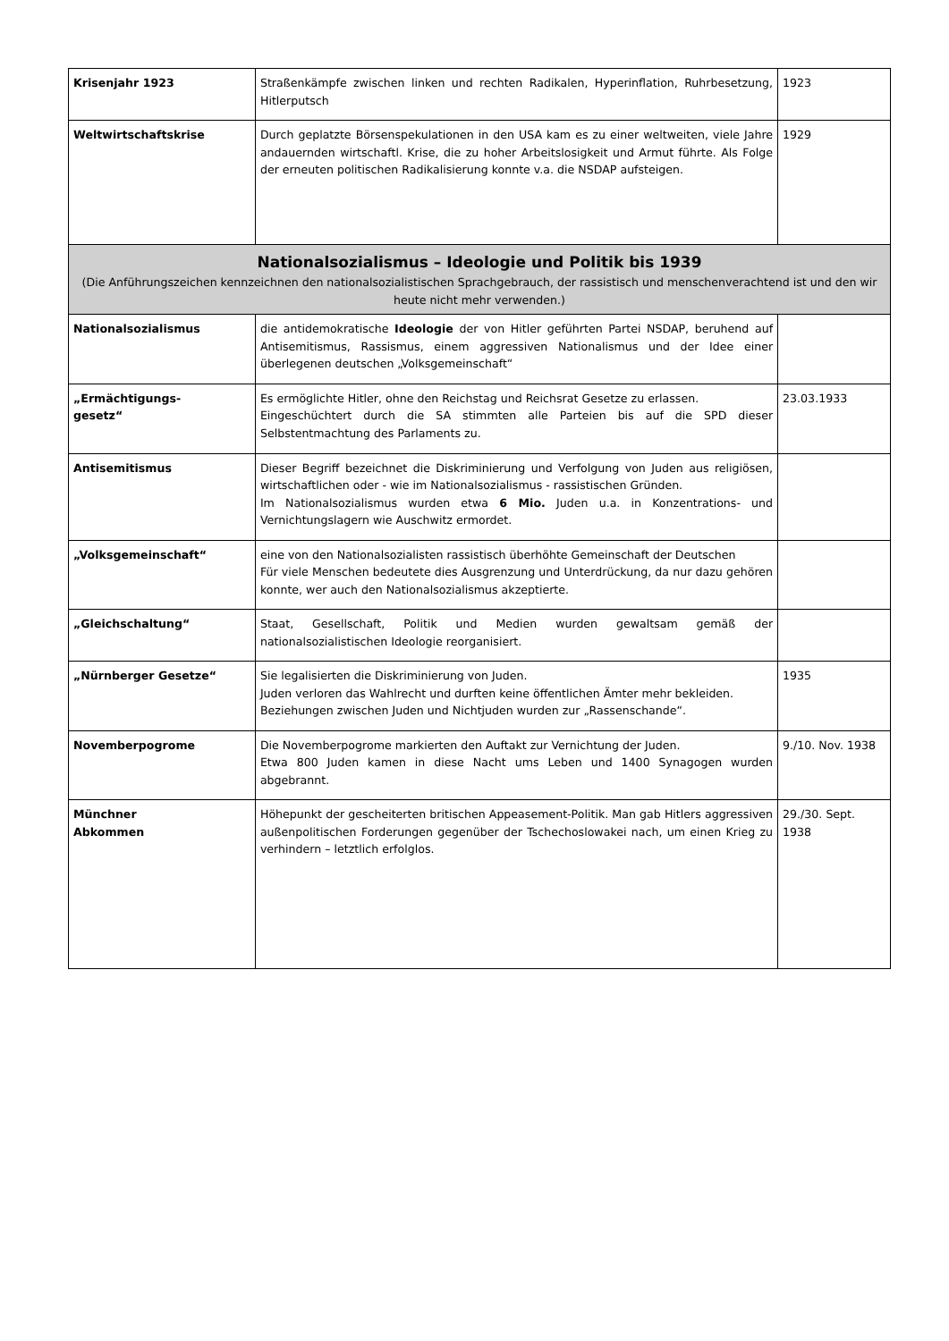| Krisenjahr 1923 | Straßenkämpfe zwischen linken und rechten Radikalen, Hyperinflation, Ruhrbesetzung, Hitlerputsch | 1923 |
| Weltwirtschaftskrise | Durch geplatzte Börsenspekulationen in den USA kam es zu einer weltweiten, viele Jahre andauernden wirtschaftl. Krise, die zu hoher Arbeitslosigkeit und Armut führte. Als Folge der erneuten politischen Radikalisierung konnte v.a. die NSDAP aufsteigen. | 1929 |
| Nationalsozialismus – Ideologie und Politik bis 1939 (Die Anführungszeichen kennzeichnen den nationalsozialistischen Sprachgebrauch, der rassistisch und menschenverachtend ist und den wir heute nicht mehr verwenden.) | | |
| Nationalsozialismus | die antidemokratische Ideologie der von Hitler geführten Partei NSDAP, beruhend auf Antisemitismus, Rassismus, einem aggressiven Nationalismus und der Idee einer überlegenen deutschen „Volksgemeinschaft“ | |
| „Ermächtigungs- gesetz“ | Es ermöglichte Hitler, ohne den Reichstag und Reichsrat Gesetze zu erlassen. Eingeschüchtert durch die SA stimmten alle Parteien bis auf die SPD dieser Selbstentmachtung des Parlaments zu. | 23.03.1933 |
| Antisemitismus | Dieser Begriff bezeichnet die Diskriminierung und Verfolgung von Juden aus religiösen, wirtschaftlichen oder - wie im Nationalsozialismus - rassistischen Gründen. Im Nationalsozialismus wurden etwa 6 Mio. Juden u.a. in Konzentrations- und Vernichtungslagern wie Auschwitz ermordet. | |
| „Volksgemeinschaft“ | eine von den Nationalsozialisten rassistisch überhöhte Gemeinschaft der Deutschen Für viele Menschen bedeutete dies Ausgrenzung und Unterdrückung, da nur dazu gehören konnte, wer auch den Nationalsozialismus akzeptierte. | |
| „Gleichschaltung“ | Staat, Gesellschaft, Politik und Medien wurden gewaltsam gemäß der nationalsozialistischen Ideologie reorganisiert. | |
| „Nürnberger Gesetze“ | Sie legalisierten die Diskriminierung von Juden. Juden verloren das Wahlrecht und durften keine öffentlichen Ämter mehr bekleiden. Beziehungen zwischen Juden und Nichtjuden wurden zur „Rassenschande“. | 1935 |
| Novemberpogrome | Die Novemberpogrome markierten den Auftakt zur Vernichtung der Juden. Etwa 800 Juden kamen in diese Nacht ums Leben und 1400 Synagogen wurden abgebrannt. | 9./10. Nov. 1938 |
| Münchner Abkommen | Höhepunkt der gescheiterten britischen Appeasement-Politik. Man gab Hitlers aggressiven außenpolitischen Forderungen gegenüber der Tschechoslowakei nach, um einen Krieg zu verhindern – letztlich erfolglos. | 29./30. Sept. 1938 |